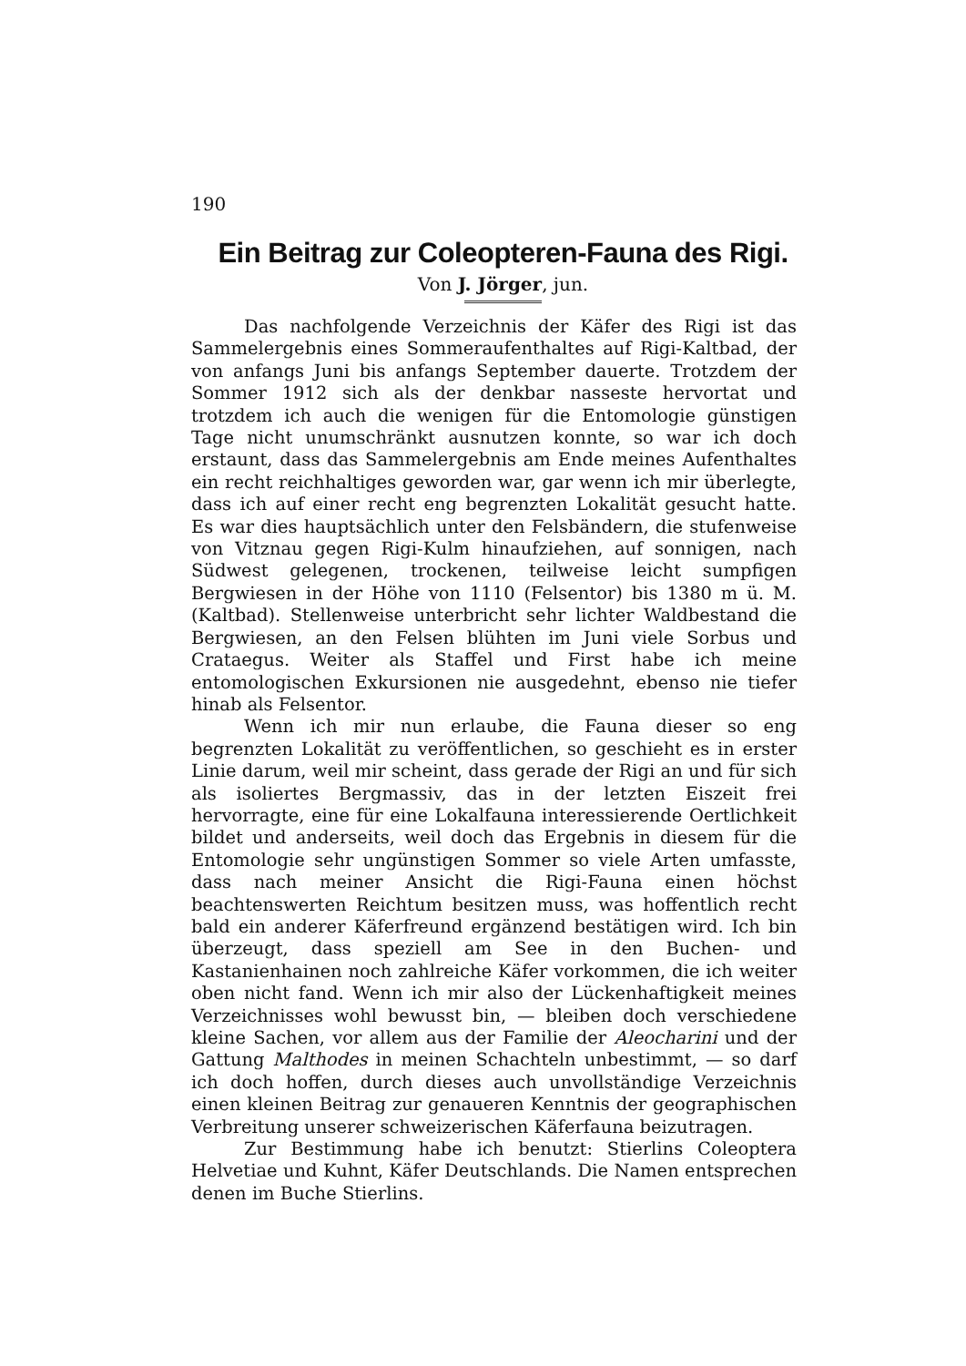190
Ein Beitrag zur Coleopteren-Fauna des Rigi.
Von J. Jörger, jun.
Das nachfolgende Verzeichnis der Käfer des Rigi ist das Sammelergebnis eines Sommeraufenthaltes auf Rigi-Kaltbad, der von anfangs Juni bis anfangs September dauerte. Trotzdem der Sommer 1912 sich als der denkbar nasseste hervortat und trotzdem ich auch die wenigen für die Entomologie günstigen Tage nicht unumschränkt ausnutzen konnte, so war ich doch erstaunt, dass das Sammelergebnis am Ende meines Aufenthaltes ein recht reichhaltiges geworden war, gar wenn ich mir überlegte, dass ich auf einer recht eng begrenzten Lokalität gesucht hatte. Es war dies hauptsächlich unter den Felsbändern, die stufenweise von Vitznau gegen Rigi-Kulm hinaufziehen, auf sonnigen, nach Südwest gelegenen, trockenen, teilweise leicht sumpfigen Bergwiesen in der Höhe von 1110 (Felsentor) bis 1380 m ü. M. (Kaltbad). Stellenweise unterbricht sehr lichter Waldbestand die Bergwiesen, an den Felsen blühten im Juni viele Sorbus und Crataegus. Weiter als Staffel und First habe ich meine entomologischen Exkursionen nie ausgedehnt, ebenso nie tiefer hinab als Felsentor.
Wenn ich mir nun erlaube, die Fauna dieser so eng begrenzten Lokalität zu veröffentlichen, so geschieht es in erster Linie darum, weil mir scheint, dass gerade der Rigi an und für sich als isoliertes Bergmassiv, das in der letzten Eiszeit frei hervorragte, eine für eine Lokalfauna interessierende Oertlichkeit bildet und anderseits, weil doch das Ergebnis in diesem für die Entomologie sehr ungünstigen Sommer so viele Arten umfasste, dass nach meiner Ansicht die Rigi-Fauna einen höchst beachtenswerten Reichtum besitzen muss, was hoffentlich recht bald ein anderer Käferfreund ergänzend bestätigen wird. Ich bin überzeugt, dass speziell am See in den Buchen- und Kastanienhainen noch zahlreiche Käfer vorkommen, die ich weiter oben nicht fand. Wenn ich mir also der Lückenhaftigkeit meines Verzeichnisses wohl bewusst bin, — bleiben doch verschiedene kleine Sachen, vor allem aus der Familie der Aleocharini und der Gattung Malthodes in meinen Schachteln unbestimmt, — so darf ich doch hoffen, durch dieses auch unvollständige Verzeichnis einen kleinen Beitrag zur genaueren Kenntnis der geographischen Verbreitung unserer schweizerischen Käferfauna beizutragen.
Zur Bestimmung habe ich benutzt: Stierlins Coleoptera Helvetiae und Kuhnt, Käfer Deutschlands. Die Namen entsprechen denen im Buche Stierlins.